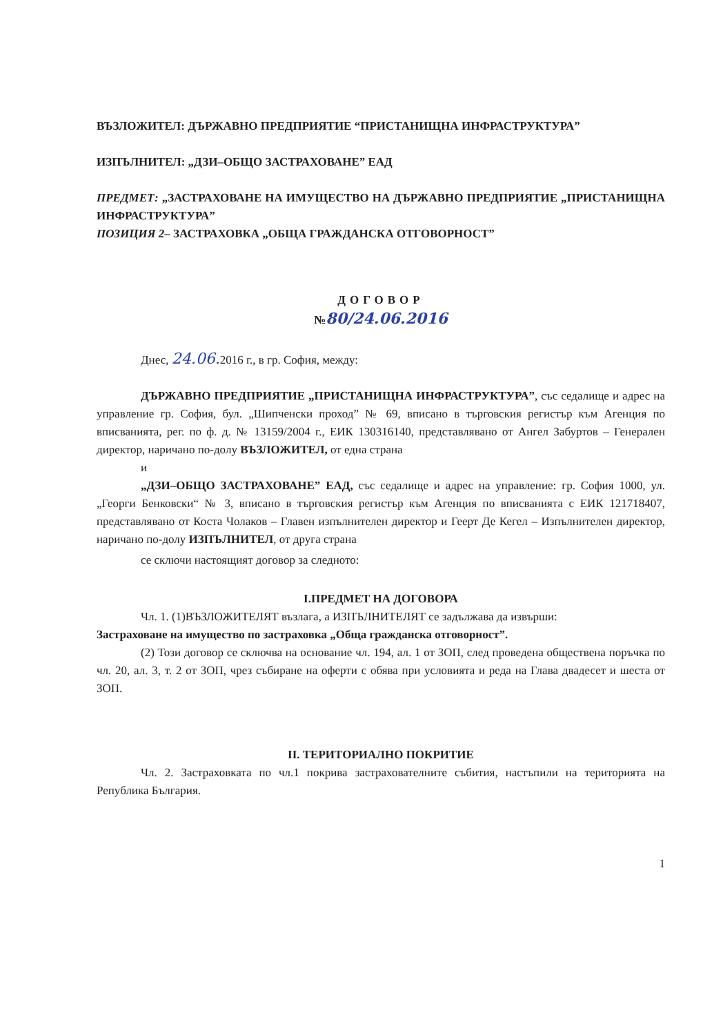ВЪЗЛОЖИТЕЛ: ДЪРЖАВНО ПРЕДПРИЯТИЕ “ПРИСТАНИЩНА ИНФРАСТРУКТУРА”
ИЗПЪЛНИТЕЛ: „ДЗИ–ОБЩО ЗАСТРАХОВАНЕ” ЕАД
ПРЕДМЕТ: „ЗАСТРАХОВАНЕ НА ИМУЩЕСТВО НА ДЪРЖАВНО ПРЕДПРИЯТИЕ „ПРИСТАНИЩНА ИНФРАСТРУКТУРА”
ПОЗИЦИЯ 2– ЗАСТРАХОВКА „ОБЩА ГРАЖДАНСКА ОТГОВОРНОСТ”
ДОГОВОР
№80/24.06.2016
Днес, 24.06. 2016 г., в гр. София, между:
ДЪРЖАВНО ПРЕДПРИЯТИЕ „ПРИСТАНИЩНА ИНФРАСТРУКТУРА”, със седалище и адрес на управление гр. София, бул. „Шипченски проход” № 69, вписано в търговския регистър към Агенция по вписванията, рег. по ф. д. № 13159/2004 г., ЕИК 130316140, представлявано от Ангел Забуртов – Генерален директор, наричано по-долу ВЪЗЛОЖИТЕЛ, от една страна
и
„ДЗИ–ОБЩО ЗАСТРАХОВАНЕ” ЕАД, със седалище и адрес на управление: гр. София 1000, ул. „Георги Бенковски“ № 3, вписано в търговския регистър към Агенция по вписванията с ЕИК 121718407, представлявано от Коста Чолаков – Главен изпълнителен директор и Геерт Де Кегел – Изпълнителен директор, наричано по-долу ИЗПЪЛНИТЕЛ, от друга страна
се сключи настоящият договор за следното:
I.ПРЕДМЕТ НА ДОГОВОРА
Чл. 1. (1)ВЪЗЛОЖИТЕЛЯТ възлага, а ИЗПЪЛНИТЕЛЯТ се задължава да извърши:
Застраховане на имущество по застраховка „Обща гражданска отговорност”.
(2) Този договор се сключва на основание чл. 194, ал. 1 от ЗОП, след проведена обществена поръчка по чл. 20, ал. 3, т. 2 от ЗОП, чрез събиране на оферти с обява при условията и реда на Глава двадесет и шеста от ЗОП.
II. ТЕРИТОРИАЛНО ПОКРИТИЕ
Чл. 2. Застраховката по чл.1 покрива застрахователните събития, настъпили на територията на Република България.
1